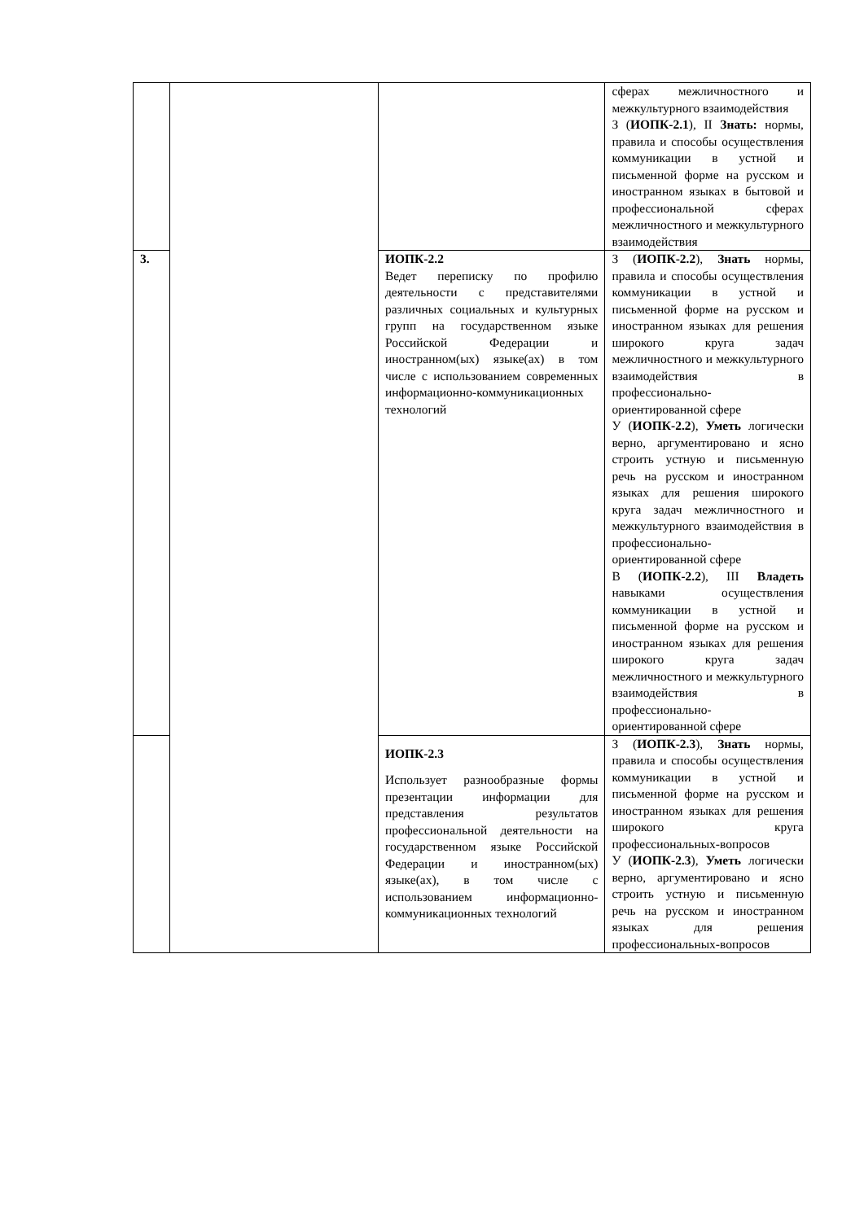| | | | сферах межличностного и межкультурного взаимодействия З ( ИОПК-2.1 ), II Знать: нормы, правила и способы осуществления коммуникации в устной и письменной форме на русском и иностранном языках в бытовой и профессиональной сферах межличностного и межкультурного взаимодействия |
| 3. | | ИОПК-2.2 Ведет переписку по профилю деятельности с представителями различных социальных и культурных групп на государственном языке Российской Федерации и иностранном(ых) языке(ах) в том числе с использованием современных информационно-коммуникационных технологий | З ( ИОПК-2.2 ), Знать нормы, правила и способы осуществления коммуникации в устной и письменной форме на русском и иностранном языках для решения широкого круга задач межличностного и межкультурного взаимодействия в профессионально-ориентированной сфере У ( ИОПК-2.2 ), Уметь логически верно, аргументировано и ясно строить устную и письменную речь на русском и иностранном языках для решения широкого круга задач межличностного и межкультурного взаимодействия в профессионально-ориентированной сфере В ( ИОПК-2.2 ), III Владеть навыками осуществления коммуникации в устной и письменной форме на русском и иностранном языках для решения широкого круга задач межличностного и межкультурного взаимодействия в профессионально-ориентированной сфере |
| | | ИОПК-2.3 Использует разнообразные формы презентации информации для представления результатов профессиональной деятельности на государственном языке Российской Федерации и иностранном(ых) языке(ах), в том числе с использованием информационно-коммуникационных технологий | З ( ИОПК-2.3 ), Знать нормы, правила и способы осуществления коммуникации в устной и письменной форме на русском и иностранном языках для решения широкого круга профессиональных-вопросов У ( ИОПК-2.3 ), Уметь логически верно, аргументировано и ясно строить устную и письменную речь на русском и иностранном языках для решения профессиональных-вопросов |